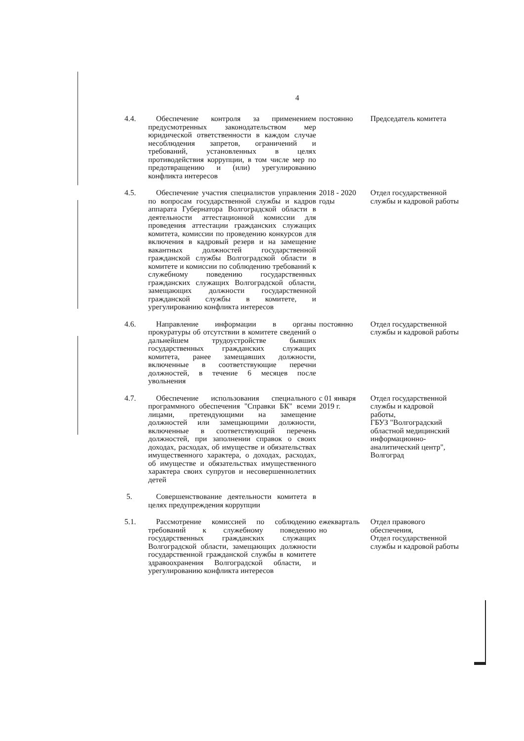4
| 4.4. | Обеспечение контроля за применением предусмотренных законодательством мер юридической ответственности в каждом случае несоблюдения запретов, ограничений и требований, установленных в целях противодействия коррупции, в том числе мер по предотвращению и (или) урегулированию конфликта интересов | постоянно | Председатель комитета |
| 4.5. | Обеспечение участия специалистов управления по вопросам государственной службы и кадров аппарата Губернатора Волгоградской области в деятельности аттестационной комиссии для проведения аттестации гражданских служащих комитета, комиссии по проведению конкурсов для включения в кадровый резерв и на замещение вакантных должностей государственной гражданской службы Волгоградской области в комитете и комиссии по соблюдению требований к служебному поведению государственных гражданских служащих Волгоградской области, замещающих должности государственной гражданской службы в комитете, и урегулированию конфликта интересов | 2018 - 2020 годы | Отдел государственной службы и кадровой работы |
| 4.6. | Направление информации в органы прокуратуры об отсутствии в комитете сведений о дальнейшем трудоустройстве бывших государственных гражданских служащих комитета, ранее замещавших должности, включенные в соответствующие перечни должностей, в течение 6 месяцев после увольнения | постоянно | Отдел государственной службы и кадровой работы |
| 4.7. | Обеспечение использования специального программного обеспечения "Справки БК" всеми лицами, претендующими на замещение должностей или замещающими должности, включенные в соответствующий перечень должностей, при заполнении справок о своих доходах, расходах, об имуществе и обязательствах имущественного характера, о доходах, расходах, об имуществе и обязательствах имущественного характера своих супругов и несовершеннолетних детей | с 01 января 2019 г. | Отдел государственной службы и кадровой работы, ГБУЗ "Волгоградский областной медицинский информационно-аналитический центр", Волгоград |
| 5. | Совершенствование деятельности комитета в целях предупреждения коррупции | | |
| 5.1. | Рассмотрение комиссией по соблюдению требований к служебному поведению государственных гражданских служащих Волгоградской области, замещающих должности государственной гражданской службы в комитете здравоохранения Волгоградской области, и урегулированию конфликта интересов | ежекварталь но | Отдел правового обеспечения, Отдел государственной службы и кадровой работы |